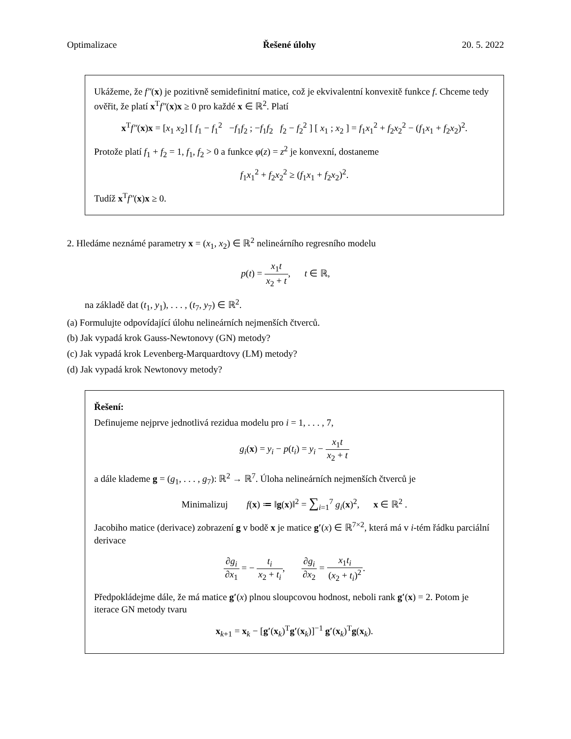Optimalizace Řešené úlohy 20. 5. 2022
Ukážeme, že f″(x) je pozitivně semidefinitní matice, což je ekvivalentní konvexitě funkce f. Chceme tedy ověřit, že platí x<sup>T</sup>f″(x)x ≥ 0 pro každé x ∈ ℝ<sup>2</sup>. Platí
x<sup>T</sup>f″(x)x = [x<sub>1</sub> x<sub>2</sub>] [ f<sub>1</sub> − f<sub>1</sub><sup>2</sup> −f<sub>1</sub>f<sub>2</sub> ; −f<sub>1</sub>f<sub>2</sub> f<sub>2</sub> − f<sub>2</sub><sup>2</sup> ] [ x<sub>1</sub> ; x<sub>2</sub> ] = f<sub>1</sub>x<sub>1</sub><sup>2</sup> + f<sub>2</sub>x<sub>2</sub><sup>2</sup> − (f<sub>1</sub>x<sub>1</sub> + f<sub>2</sub>x<sub>2</sub>)<sup>2</sup>.
Protože platí f<sub>1</sub> + f<sub>2</sub> = 1, f<sub>1</sub>, f<sub>2</sub> > 0 a funkce φ(z) = z<sup>2</sup> je konvexní, dostaneme
f<sub>1</sub>x<sub>1</sub><sup>2</sup> + f<sub>2</sub>x<sub>2</sub><sup>2</sup> ≥ (f<sub>1</sub>x<sub>1</sub> + f<sub>2</sub>x<sub>2</sub>)<sup>2</sup>.
Tudíž x<sup>T</sup>f″(x)x ≥ 0.
2. Hledáme neznámé parametry x = (x<sub>1</sub>, x<sub>2</sub>) ∈ ℝ<sup>2</sup> nelineárního regresního modelu
p(t) = x<sub>1</sub>t x<sub>2</sub> + t, t ∈ ℝ,
na základě dat (t<sub>1</sub>, y<sub>1</sub>), . . . , (t<sub>7</sub>, y<sub>7</sub>) ∈ ℝ<sup>2</sup>.
(a) Formulujte odpovídající úlohu nelineárních nejmenších čtverců.
(b) Jak vypadá krok Gauss-Newtonovy (GN) metody?
(c) Jak vypadá krok Levenberg-Marquardtovy (LM) metody?
(d) Jak vypadá krok Newtonovy metody?
Řešení:
Definujeme nejprve jednotlivá rezidua modelu pro i = 1, . . . , 7,
g<sub>i</sub>(x) = y<sub>i</sub> − p(t<sub>i</sub>) = y<sub>i</sub> − x<sub>1</sub>t x<sub>2</sub> + t
a dále klademe g = (g<sub>1</sub>, . . . , g<sub>7</sub>): ℝ<sup>2</sup> → ℝ<sup>7</sup>. Úloha nelineárních nejmenších čtverců je
Minimalizuj f(x) ≔ ‖g(x)‖<sup>2</sup> = ∑<sub>i=1</sub><sup>7</sup> g<sub>i</sub>(x)<sup>2</sup>, x ∈ ℝ<sup>2</sup> .
Jacobiho matice (derivace) zobrazení g v bodě x je matice g′(x) ∈ ℝ<sup>7×2</sup>, která má v i-tém řádku parciální derivace
∂g<sub>i</sub> ∂x<sub>1</sub> = − t<sub>i</sub> x<sub>2</sub> + t<sub>i</sub>, ∂g<sub>i</sub> ∂x<sub>2</sub> = x<sub>1</sub>t<sub>i</sub> (x<sub>2</sub> + t<sub>i</sub>)<sup>2</sup>.
Předpokládejme dále, že má matice g′(x) plnou sloupcovou hodnost, neboli rank g′(x) = 2. Potom je iterace GN metody tvaru
x<sub>k+1</sub> = x<sub>k</sub> − [g′(x<sub>k</sub>)<sup>T</sup>g′(x<sub>k</sub>)]<sup>−1</sup> g′(x<sub>k</sub>)<sup>T</sup>g(x<sub>k</sub>).